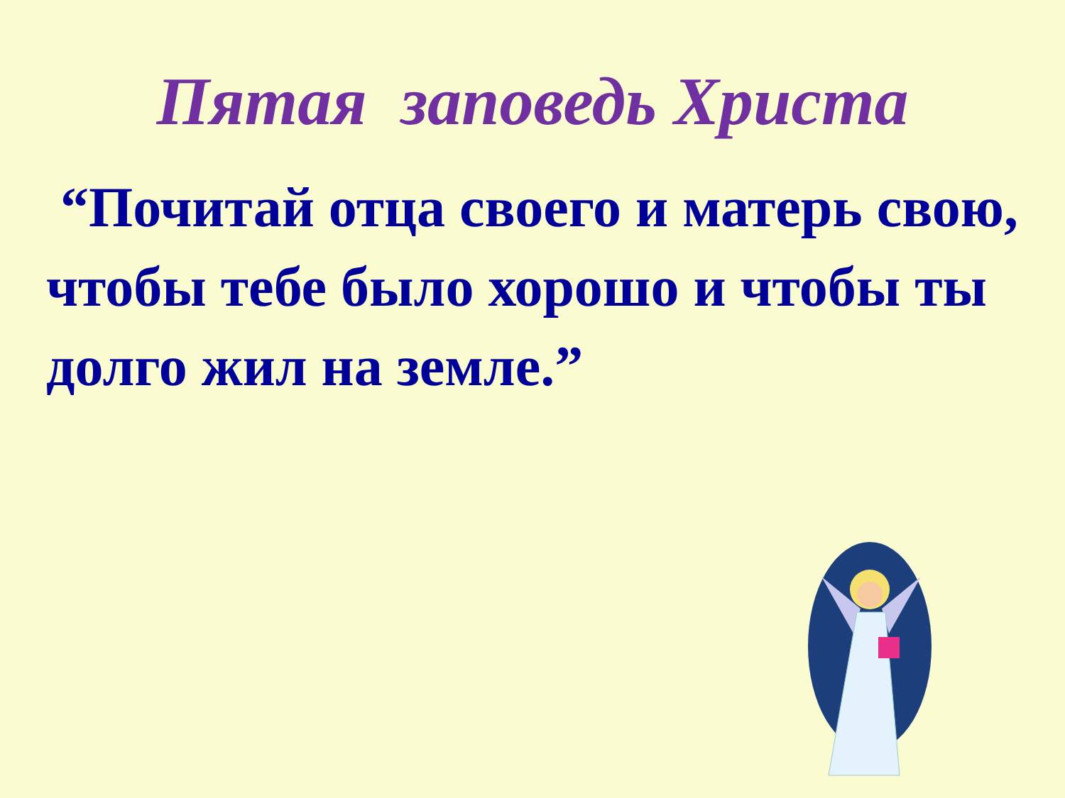Пятая заповедь Христа
“Почитай отца своего и матерь свою, чтобы тебе было хорошо и чтобы ты долго жил на земле.”